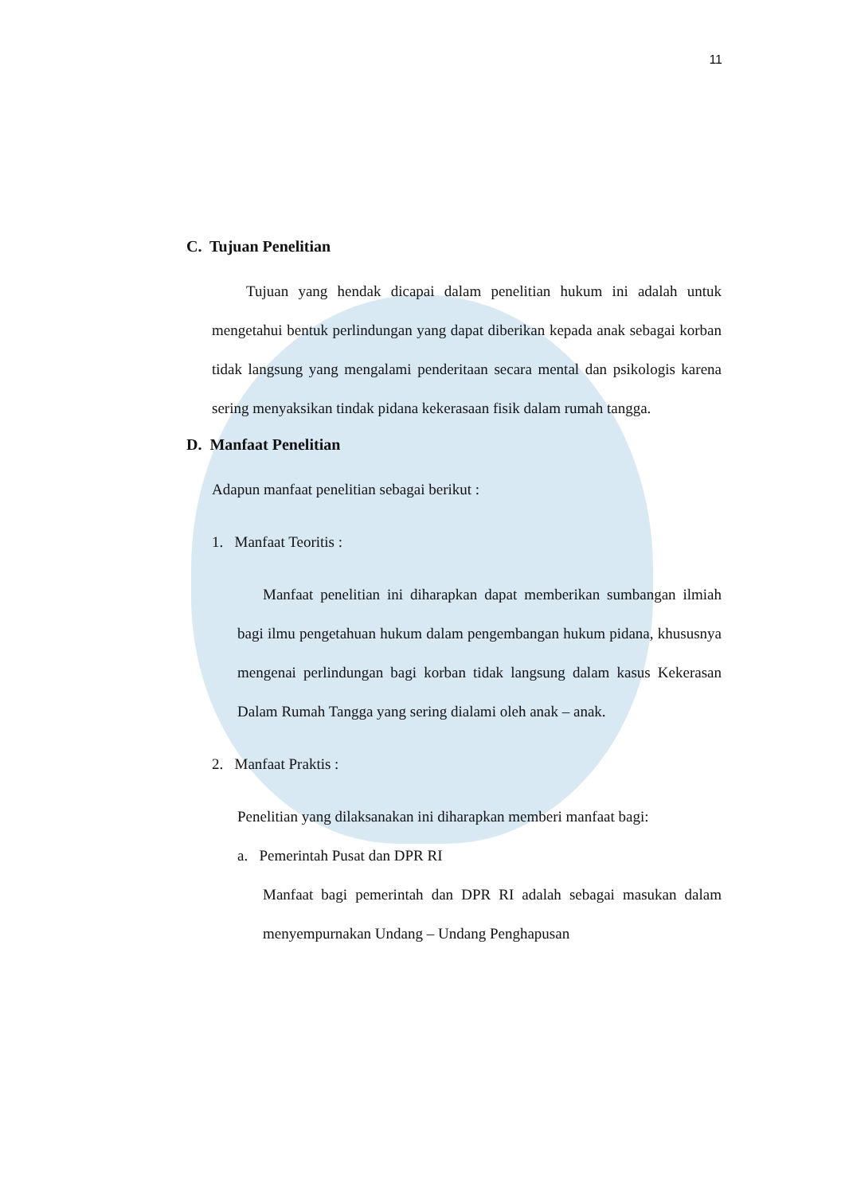11
C. Tujuan Penelitian
Tujuan yang hendak dicapai dalam penelitian hukum ini adalah untuk mengetahui bentuk perlindungan yang dapat diberikan kepada anak sebagai korban tidak langsung yang mengalami penderitaan secara mental dan psikologis karena sering menyaksikan tindak pidana kekerasaan fisik dalam rumah tangga.
D. Manfaat Penelitian
Adapun manfaat penelitian sebagai berikut :
1. Manfaat Teoritis :
Manfaat penelitian ini diharapkan dapat memberikan sumbangan ilmiah bagi ilmu pengetahuan hukum dalam pengembangan hukum pidana, khususnya mengenai perlindungan bagi korban tidak langsung dalam kasus Kekerasan Dalam Rumah Tangga yang sering dialami oleh anak – anak.
2. Manfaat Praktis :
Penelitian yang dilaksanakan ini diharapkan memberi manfaat bagi:
a. Pemerintah Pusat dan DPR RI
Manfaat bagi pemerintah dan DPR RI adalah sebagai masukan dalam menyempurnakan Undang – Undang Penghapusan